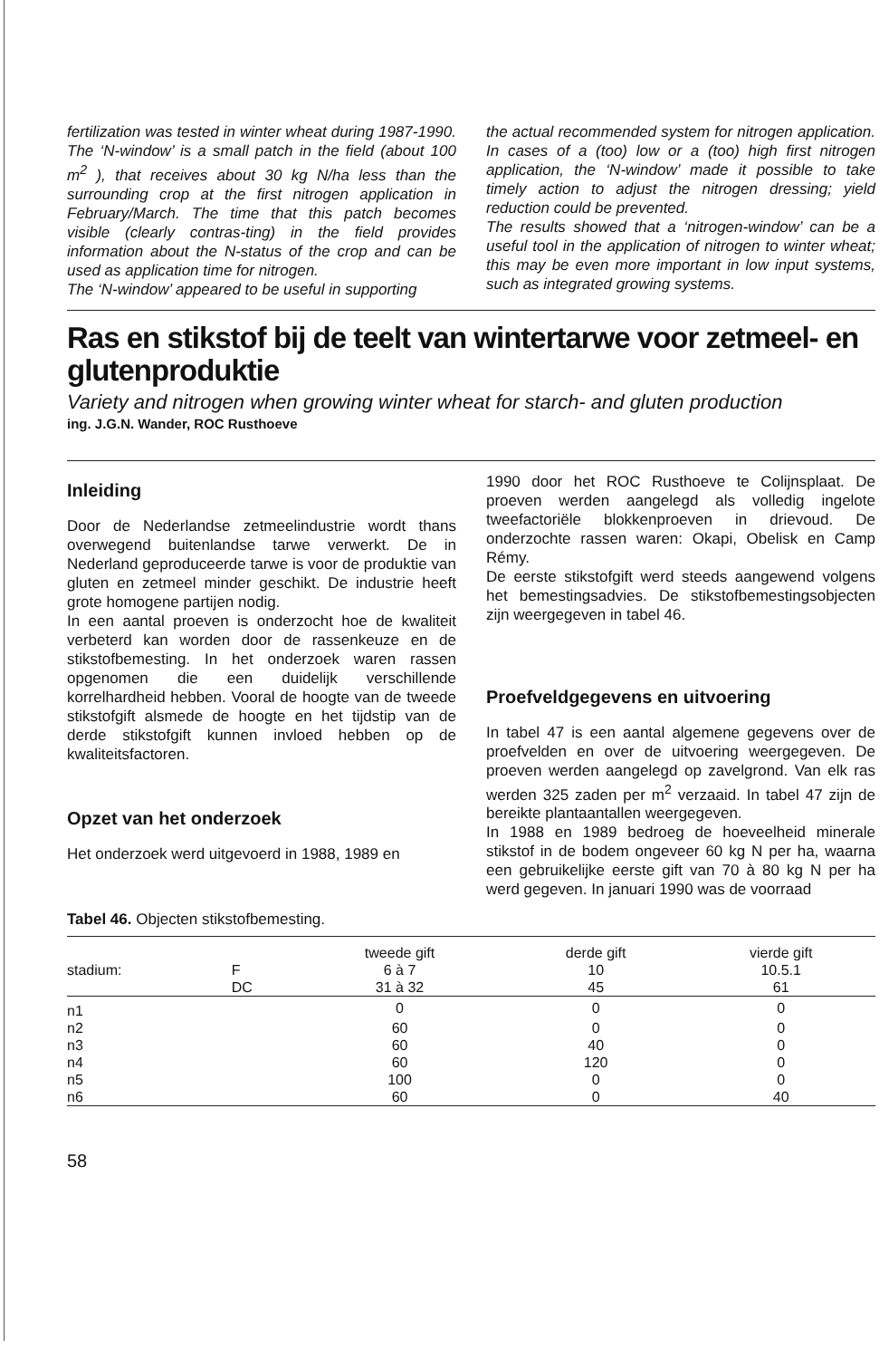fertilization was tested in winter wheat during 1987-1990. The ‘N-window’ is a small patch in the field (about 100 m<sup>2</sup> ), that receives about 30 kg N/ha less than the surrounding crop at the first nitrogen application in February/March. The time that this patch becomes visible (clearly contras-ting) in the field provides information about the N-status of the crop and can be used as application time for nitrogen.
The ‘N-window’ appeared to be useful in supporting
the actual recommended system for nitrogen application. In cases of a (too) low or a (too) high first nitrogen application, the ‘N-window’ made it possible to take timely action to adjust the nitrogen dressing; yield reduction could be prevented.
The results showed that a ‘nitrogen-window’ can be a useful tool in the application of nitrogen to winter wheat; this may be even more important in low input systems, such as integrated growing systems.
Ras en stikstof bij de teelt van wintertarwe voor zetmeel- en glutenproduktie
Variety and nitrogen when growing winter wheat for starch- and gluten production
ing. J.G.N. Wander, ROC Rusthoeve
Inleiding
Door de Nederlandse zetmeelindustrie wordt thans overwegend buitenlandse tarwe verwerkt. De in Nederland geproduceerde tarwe is voor de produktie van gluten en zetmeel minder geschikt. De industrie heeft grote homogene partijen nodig.
In een aantal proeven is onderzocht hoe de kwaliteit verbeterd kan worden door de rassenkeuze en de stikstofbemesting. In het onderzoek waren rassen opgenomen die een duidelijk verschillende korrelhardheid hebben. Vooral de hoogte van de tweede stikstofgift alsmede de hoogte en het tijdstip van de derde stikstofgift kunnen invloed hebben op de kwaliteitsfactoren.
Opzet van het onderzoek
Het onderzoek werd uitgevoerd in 1988, 1989 en
1990 door het ROC Rusthoeve te Colijnsplaat. De proeven werden aangelegd als volledig ingelote tweefactoriële blokkenproeven in drievoud. De onderzochte rassen waren: Okapi, Obelisk en Camp Rémy.
De eerste stikstofgift werd steeds aangewend volgens het bemestingsadvies. De stikstofbemestingsobjecten zijn weergegeven in tabel 46.
Proefveldgegevens en uitvoering
In tabel 47 is een aantal algemene gegevens over de proefvelden en over de uitvoering weergegeven. De proeven werden aangelegd op zavelgrond. Van elk ras werden 325 zaden per m<sup>2</sup> verzaaid. In tabel 47 zijn de bereikte plantaantallen weergegeven.
In 1988 en 1989 bedroeg de hoeveelheid minerale stikstof in de bodem ongeveer 60 kg N per ha, waarna een gebruikelijke eerste gift van 70 à 80 kg N per ha werd gegeven. In januari 1990 was de voorraad
Tabel 46. Objecten stikstofbemesting.
| | | tweede gift | derde gift | vierde gift |
| stadium: | F | 6 à 7 | 10 | 10.5.1 |
| | DC | 31 à 32 | 45 | 61 |
| n1 | | 0 | 0 | 0 |
| n2 | | 60 | 0 | 0 |
| n3 | | 60 | 40 | 0 |
| n4 | | 60 | 120 | 0 |
| n5 | | 100 | 0 | 0 |
| n6 | | 60 | 0 | 40 |
58